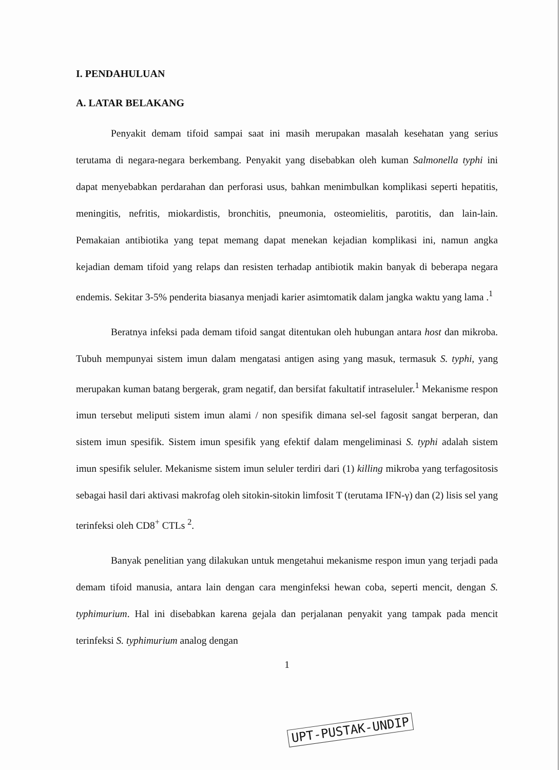I. PENDAHULUAN
A. LATAR BELAKANG
Penyakit demam tifoid sampai saat ini masih merupakan masalah kesehatan yang serius terutama di negara-negara berkembang. Penyakit yang disebabkan oleh kuman Salmonella typhi ini dapat menyebabkan perdarahan dan perforasi usus, bahkan menimbulkan komplikasi seperti hepatitis, meningitis, nefritis, miokardistis, bronchitis, pneumonia, osteomielitis, parotitis, dan lain-lain. Pemakaian antibiotika yang tepat memang dapat menekan kejadian komplikasi ini, namun angka kejadian demam tifoid yang relaps dan resisten terhadap antibiotik makin banyak di beberapa negara endemis. Sekitar 3-5% penderita biasanya menjadi karier asimtomatik dalam jangka waktu yang lama .<sup>1</sup>
Beratnya infeksi pada demam tifoid sangat ditentukan oleh hubungan antara host dan mikroba. Tubuh mempunyai sistem imun dalam mengatasi antigen asing yang masuk, termasuk S. typhi, yang merupakan kuman batang bergerak, gram negatif, dan bersifat fakultatif intraseluler.<sup>1</sup> Mekanisme respon imun tersebut meliputi sistem imun alami / non spesifik dimana sel-sel fagosit sangat berperan, dan sistem imun spesifik. Sistem imun spesifik yang efektif dalam mengeliminasi S. typhi adalah sistem imun spesifik seluler. Mekanisme sistem imun seluler terdiri dari (1) killing mikroba yang terfagositosis sebagai hasil dari aktivasi makrofag oleh sitokin-sitokin limfosit T (terutama IFN-γ) dan (2) lisis sel yang terinfeksi oleh CD8<sup>+</sup> CTLs <sup>2</sup>.
Banyak penelitian yang dilakukan untuk mengetahui mekanisme respon imun yang terjadi pada demam tifoid manusia, antara lain dengan cara menginfeksi hewan coba, seperti mencit, dengan S. typhimurium. Hal ini disebabkan karena gejala dan perjalanan penyakit yang tampak pada mencit terinfeksi S. typhimurium analog dengan
1
UPT-PUSTAK-UNDIP